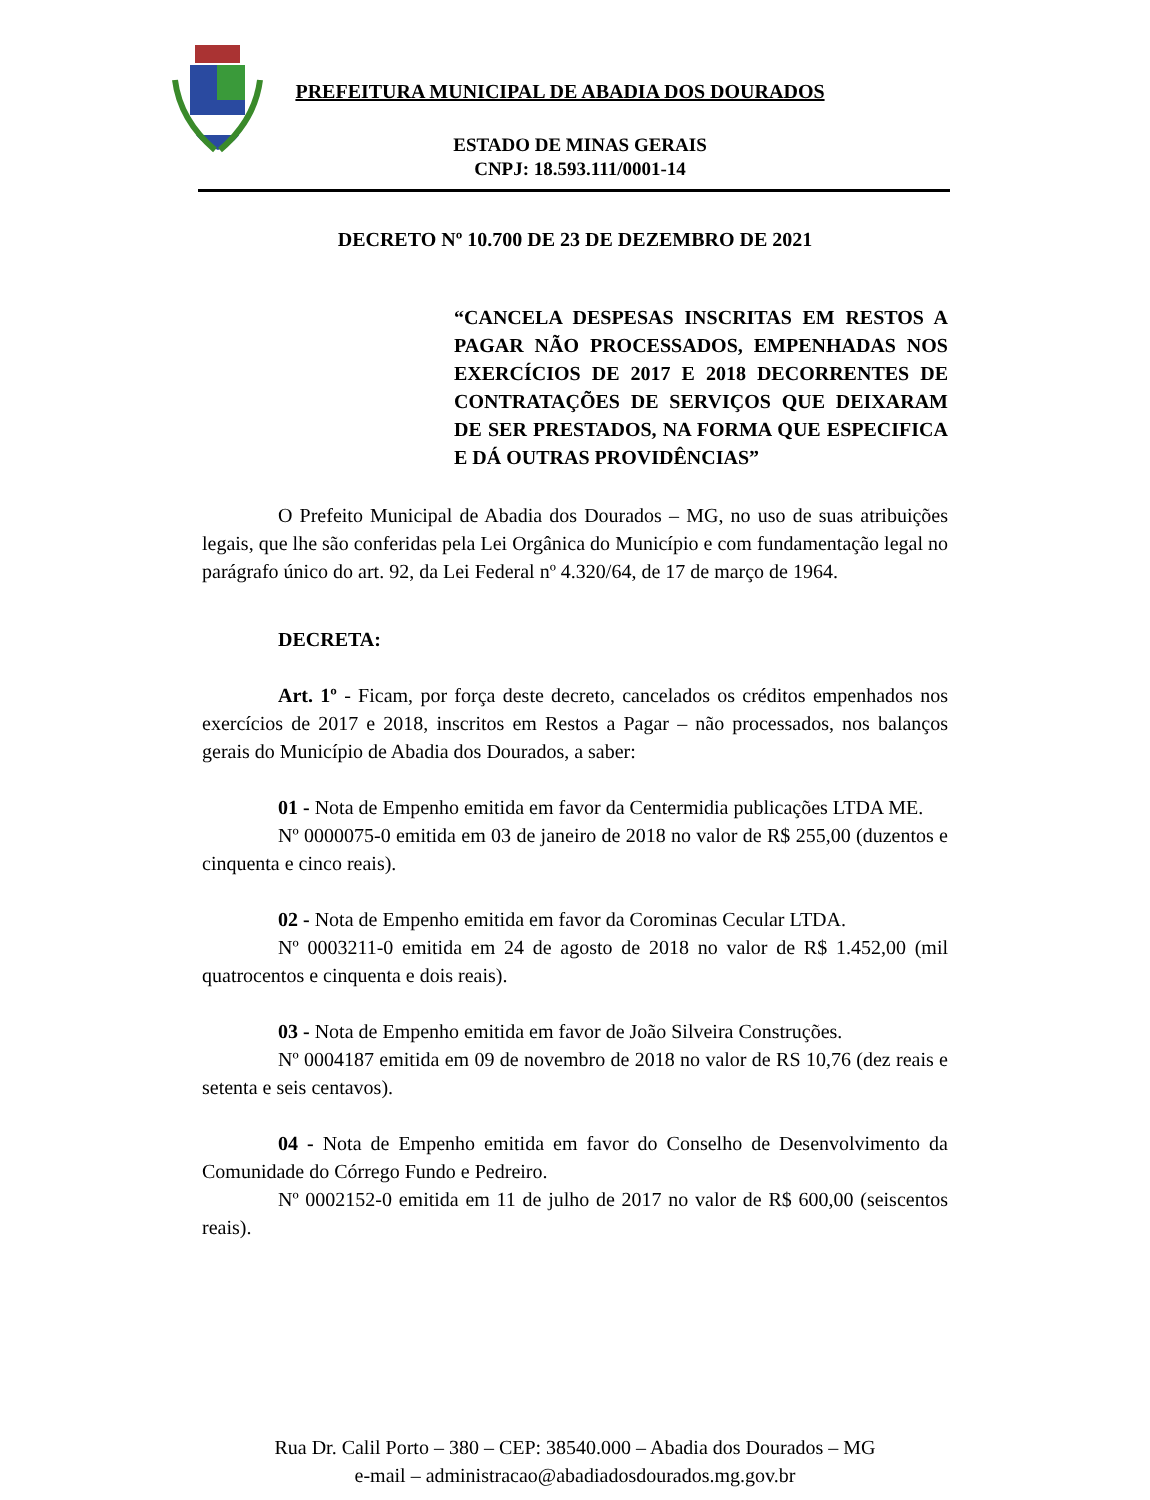PREFEITURA MUNICIPAL DE ABADIA DOS DOURADOS
ESTADO DE MINAS GERAIS
CNPJ: 18.593.111/0001-14
DECRETO Nº 10.700 DE 23 DE DEZEMBRO DE 2021
“CANCELA DESPESAS INSCRITAS EM RESTOS A PAGAR NÃO PROCESSADOS, EMPENHADAS NOS EXERCÍCIOS DE 2017 E 2018 DECORRENTES DE CONTRATAÇÕES DE SERVIÇOS QUE DEIXARAM DE SER PRESTADOS, NA FORMA QUE ESPECIFICA E DÁ OUTRAS PROVIDÊNCIAS”
O Prefeito Municipal de Abadia dos Dourados – MG, no uso de suas atribuições legais, que lhe são conferidas pela Lei Orgânica do Município e com fundamentação legal no parágrafo único do art. 92, da Lei Federal nº 4.320/64, de 17 de março de 1964.
DECRETA:
Art. 1º - Ficam, por força deste decreto, cancelados os créditos empenhados nos exercícios de 2017 e 2018, inscritos em Restos a Pagar – não processados, nos balanços gerais do Município de Abadia dos Dourados, a saber:
01 - Nota de Empenho emitida em favor da Centermidia publicações LTDA ME.
Nº 0000075-0 emitida em 03 de janeiro de 2018 no valor de R$ 255,00 (duzentos e cinquenta e cinco reais).
02 - Nota de Empenho emitida em favor da Corominas Cecular LTDA.
Nº 0003211-0 emitida em 24 de agosto de 2018 no valor de R$ 1.452,00 (mil quatrocentos e cinquenta e dois reais).
03 - Nota de Empenho emitida em favor de João Silveira Construções.
Nº 0004187 emitida em 09 de novembro de 2018 no valor de RS 10,76 (dez reais e setenta e seis centavos).
04 - Nota de Empenho emitida em favor do Conselho de Desenvolvimento da Comunidade do Córrego Fundo e Pedreiro.
Nº 0002152-0 emitida em 11 de julho de 2017 no valor de R$ 600,00 (seiscentos reais).
Rua Dr. Calil Porto – 380 – CEP: 38540.000 – Abadia dos Dourados – MG
e-mail – administracao@abadiadosdourados.mg.gov.br